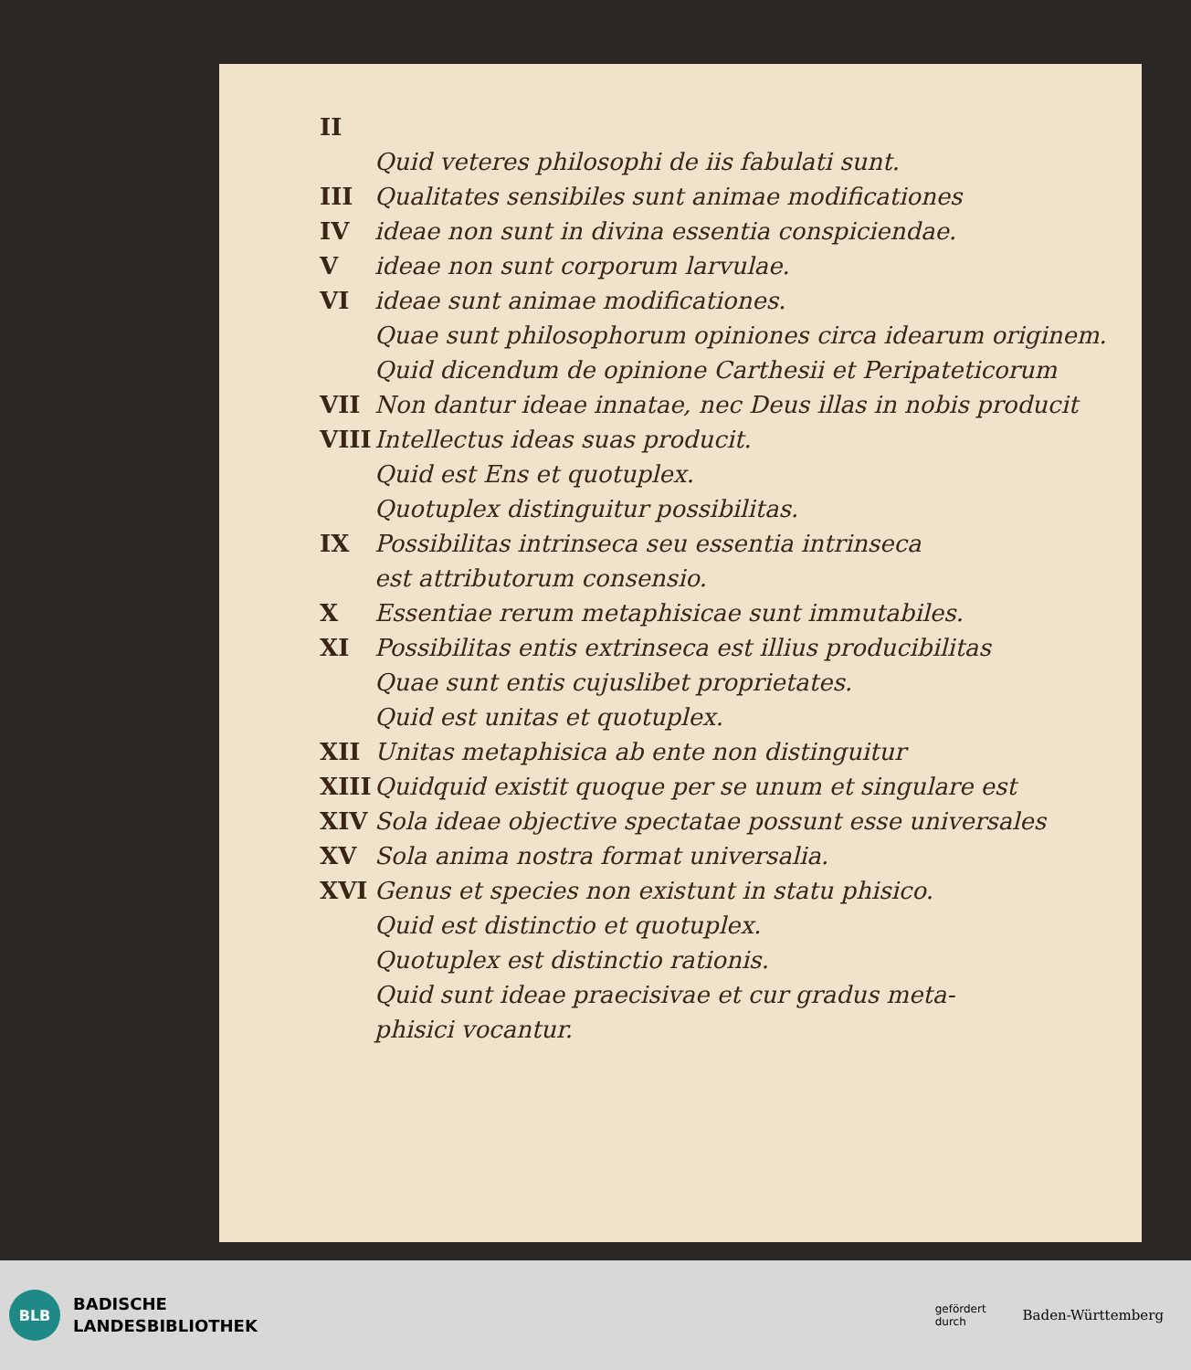II
Quid veteres philosophi de iis fabulati sunt.
III Qualitates sensibiles sunt animae modificationes
IV ideae non sunt in divina essentia conspiciendae.
Videae non sunt corporum larvulae.
VI ideae sunt animae modificationes.
Quae sunt philosophorum opiniones circa idearum originem.
Quid dicendum de opinione Carthesii et Peripateticorum
VII Non dantur ideae innatae, nec Deus illas in nobis producit
VIII Intellectus ideas suas producit.
Quid est Ens et quotuplex.
Quotuplex distinguitur possibilitas.
IX Possibilitas intrinseca seu essentia intrinseca
est attributorum consensio.
X Essentiae rerum metaphisicae sunt immutabiles.
XI Possibilitas entis extrinseca est illius producibilitas
Quae sunt entis cujuslibet proprietates.
Quid est unitas et quotuplex.
XII Unitas metaphisica ab ente non distinguitur
XIII Quidquid existit quoque per se unum et singulare est
XIV Sola ideae objective spectatae possunt esse universales
XV Sola anima nostra format universalia.
XVI Genus et species non existunt in statu phisico.
Quid est distinctio et quotuplex.
Quotuplex est distinctio rationis.
Quid sunt ideae praecisivae et cur gradus meta-
phisici vocantur.
BLB
BADISCHE
LANDESBIBLIOTHEK
gefördert
durch
Baden-Württemberg